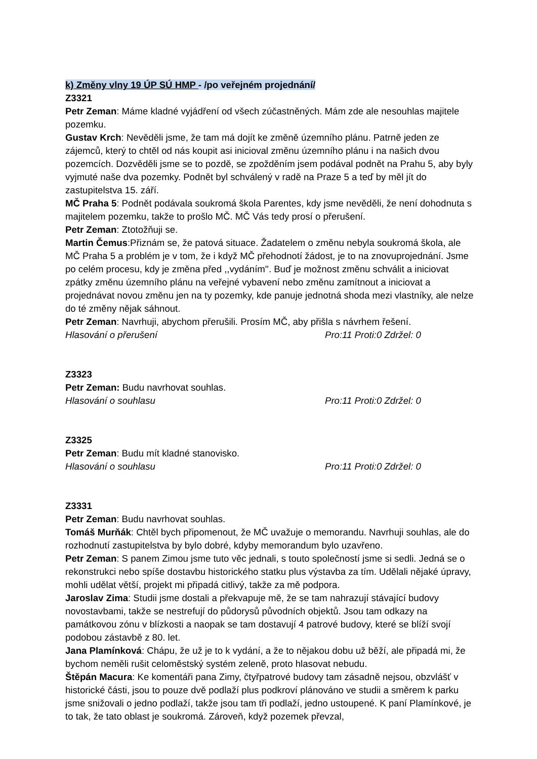k) Změny vlny 19 ÚP SÚ HMP - /po veřejném projednání/
Z3321
Petr Zeman: Máme kladné vyjádření od všech zúčastněných. Mám zde ale nesouhlas majitele pozemku.
Gustav Krch: Nevěděli jsme, že tam má dojít ke změně územního plánu. Patrně jeden ze zájemců, který to chtěl od nás koupit asi inicioval změnu územního plánu i na našich dvou pozemcích. Dozvěděli jsme se to pozdě, se zpožděním jsem podával podnět na Prahu 5, aby byly vyjmuté naše dva pozemky. Podnět byl schválený v radě na Praze 5 a teď by měl jít do zastupitelstva 15. září.
MČ Praha 5: Podnět podávala soukromá škola Parentes, kdy jsme nevěděli, že není dohodnuta s majitelem pozemku, takže to prošlo MČ. MČ Vás tedy prosí o přerušení.
Petr Zeman: Ztotožňuji se.
Martin Čemus:Přiznám se, že patová situace. Žadatelem o změnu nebyla soukromá škola, ale MČ Praha 5 a problém je v tom, že i když MČ přehodnotí žádost, je to na znovuprojednání. Jsme po celém procesu, kdy je změna před ,,vydáním''. Buď je možnost změnu schválit a iniciovat zpátky změnu územního plánu na veřejné vybavení nebo změnu zamítnout a iniciovat a projednávat novou změnu jen na ty pozemky, kde panuje jednotná shoda mezi vlastníky, ale nelze do té změny nějak sáhnout.
Petr Zeman: Navrhuji, abychom přerušili. Prosím MČ, aby přišla s návrhem řešení.
Hlasování o přerušení Pro:11 Proti:0 Zdržel: 0
Z3323
Petr Zeman: Budu navrhovat souhlas.
Hlasování o souhlasu Pro:11 Proti:0 Zdržel: 0
Z3325
Petr Zeman: Budu mít kladné stanovisko.
Hlasování o souhlasu Pro:11 Proti:0 Zdržel: 0
Z3331
Petr Zeman: Budu navrhovat souhlas.
Tomáš Murňák: Chtěl bych připomenout, že MČ uvažuje o memorandu. Navrhuji souhlas, ale do rozhodnutí zastupitelstva by bylo dobré, kdyby memorandum bylo uzavřeno.
Petr Zeman: S panem Zimou jsme tuto věc jednali, s touto společností jsme si sedli. Jedná se o rekonstrukci nebo spíše dostavbu historického statku plus výstavba za tím. Udělali nějaké úpravy, mohli udělat větší, projekt mi připadá citlivý, takže za mě podpora.
Jaroslav Zima: Studii jsme dostali a překvapuje mě, že se tam nahrazují stávající budovy novostavbami, takže se nestrefují do půdorysů původních objektů. Jsou tam odkazy na památkovou zónu v blízkosti a naopak se tam dostavují 4 patrové budovy, které se blíží svojí podobou zástavbě z 80. let.
Jana Plamínková: Chápu, že už je to k vydání, a že to nějakou dobu už běží, ale připadá mi, že bychom neměli rušit celoměstský systém zeleně, proto hlasovat nebudu.
Štěpán Macura: Ke komentáři pana Zimy, čtyřpatrové budovy tam zásadně nejsou, obzvlášť v historické části, jsou to pouze dvě podlaží plus podkroví plánováno ve studii a směrem k parku jsme snižovali o jedno podlaží, takže jsou tam tři podlaží, jedno ustoupené. K paní Plamínkové, je to tak, že tato oblast je soukromá. Zároveň, když pozemek převzal,